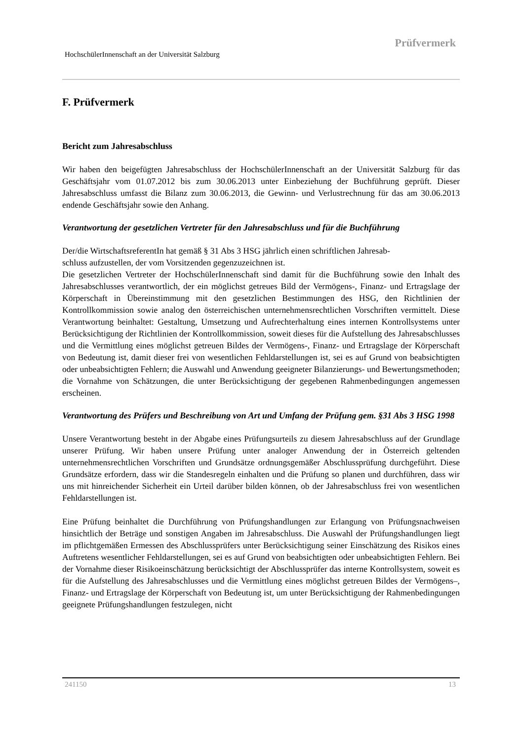Prüfvermerk
HochschülerInnenschaft an der Universität Salzburg
F. Prüfvermerk
Bericht zum Jahresabschluss
Wir haben den beigefügten Jahresabschluss der HochschülerInnenschaft an der Universität Salzburg für das Geschäftsjahr vom 01.07.2012 bis zum 30.06.2013 unter Einbeziehung der Buchführung geprüft. Dieser Jahresabschluss umfasst die Bilanz zum 30.06.2013, die Gewinn- und Verlustrechnung für das am 30.06.2013 endende Geschäftsjahr sowie den Anhang.
Verantwortung der gesetzlichen Vertreter für den Jahresabschluss und für die Buchführung
Der/die WirtschaftsreferentIn hat gemäß § 31 Abs 3 HSG jährlich einen schriftlichen Jahresab-
schluss aufzustellen, der vom Vorsitzenden gegenzuzeichnen ist.
Die gesetzlichen Vertreter der HochschülerInnenschaft sind damit für die Buchführung sowie den Inhalt des Jahresabschlusses verantwortlich, der ein möglichst getreues Bild der Vermögens-, Finanz- und Ertragslage der Körperschaft in Übereinstimmung mit den gesetzlichen Bestimmungen des HSG, den Richtlinien der Kontrollkommission sowie analog den österreichischen unternehmensrechtlichen Vorschriften vermittelt. Diese Verantwortung beinhaltet: Gestaltung, Umsetzung und Aufrechterhaltung eines internen Kontrollsystems unter Berücksichtigung der Richtlinien der Kontrollkommission, soweit dieses für die Aufstellung des Jahresabschlusses und die Vermittlung eines möglichst getreuen Bildes der Vermögens-, Finanz- und Ertragslage der Körperschaft von Bedeutung ist, damit dieser frei von wesentlichen Fehldarstellungen ist, sei es auf Grund von beabsichtigten oder unbeabsichtigten Fehlern; die Auswahl und Anwendung geeigneter Bilanzierungs- und Bewertungsmethoden; die Vornahme von Schätzungen, die unter Berücksichtigung der gegebenen Rahmenbedingungen angemessen erscheinen.
Verantwortung des Prüfers und Beschreibung von Art und Umfang der Prüfung gem. §31 Abs 3 HSG 1998
Unsere Verantwortung besteht in der Abgabe eines Prüfungsurteils zu diesem Jahresabschluss auf der Grundlage unserer Prüfung. Wir haben unsere Prüfung unter analoger Anwendung der in Österreich geltenden unternehmensrechtlichen Vorschriften und Grundsätze ordnungsgemäßer Abschlussprüfung durchgeführt. Diese Grundsätze erfordern, dass wir die Standesregeln einhalten und die Prüfung so planen und durchführen, dass wir uns mit hinreichender Sicherheit ein Urteil darüber bilden können, ob der Jahresabschluss frei von wesentlichen Fehldarstellungen ist.
Eine Prüfung beinhaltet die Durchführung von Prüfungshandlungen zur Erlangung von Prüfungsnachweisen hinsichtlich der Beträge und sonstigen Angaben im Jahresabschluss. Die Auswahl der Prüfungshandlungen liegt im pflichtgemäßen Ermessen des Abschlussprüfers unter Berücksichtigung seiner Einschätzung des Risikos eines Auftretens wesentlicher Fehldarstellungen, sei es auf Grund von beabsichtigten oder unbeabsichtigten Fehlern. Bei der Vornahme dieser Risikoeinschätzung berücksichtigt der Abschlussprüfer das interne Kontrollsystem, soweit es für die Aufstellung des Jahresabschlusses und die Vermittlung eines möglichst getreuen Bildes der Vermögens–, Finanz- und Ertragslage der Körperschaft von Bedeutung ist, um unter Berücksichtigung der Rahmenbedingungen geeignete Prüfungshandlungen festzulegen, nicht
241150 13